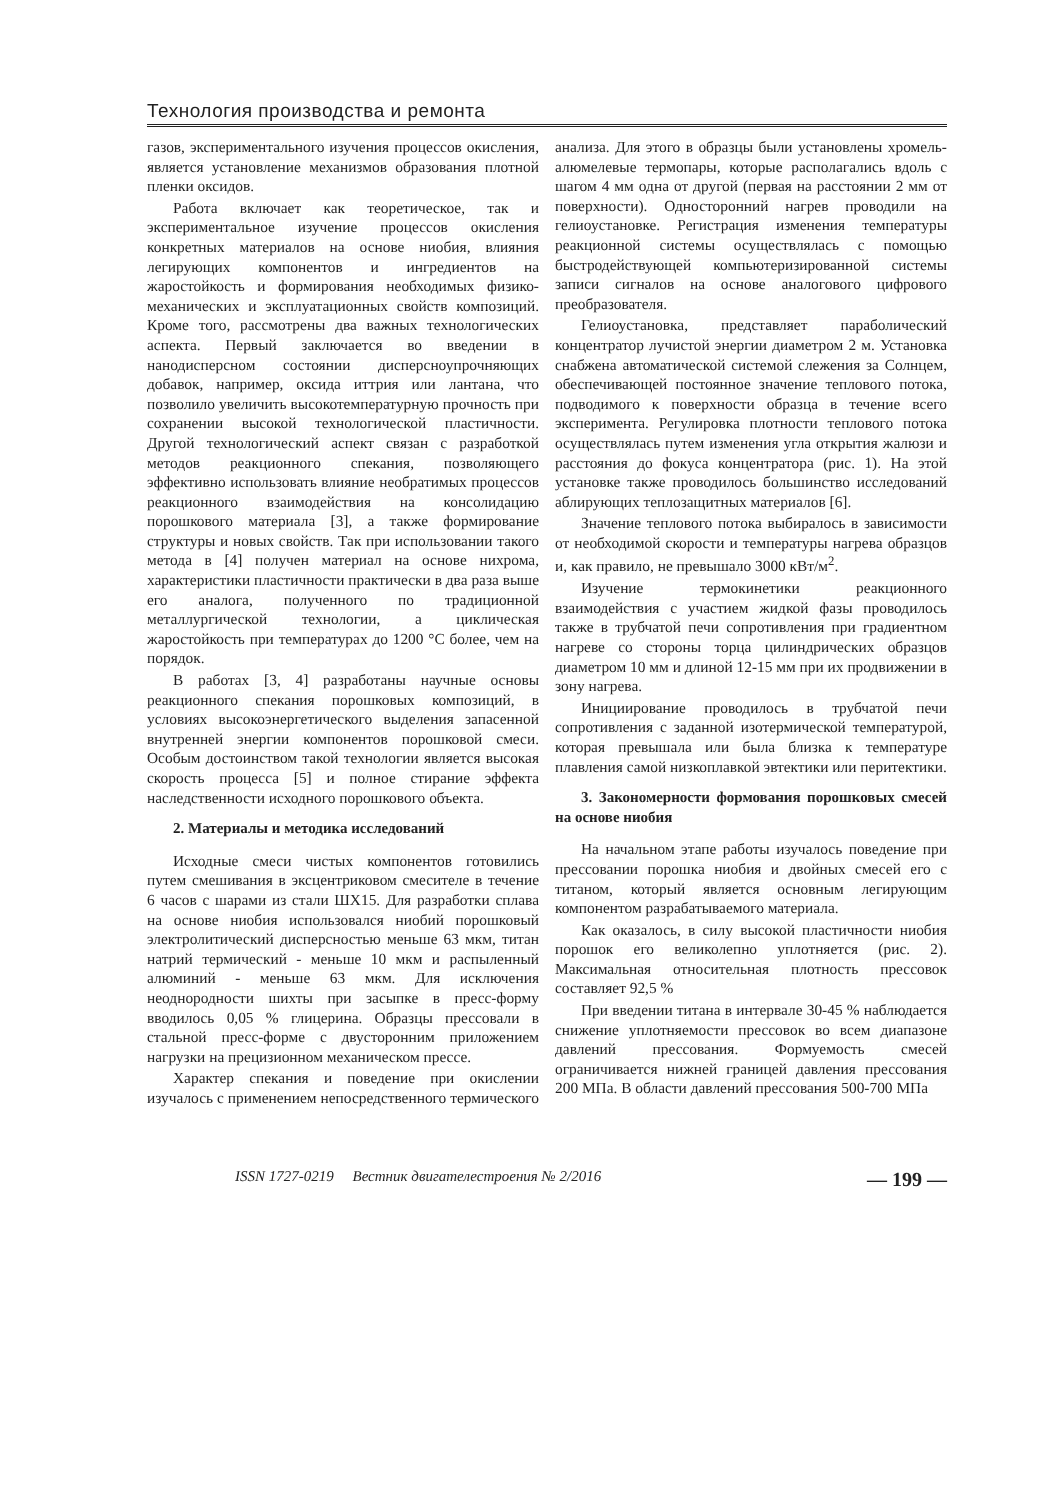Технология производства и ремонта
газов, экспериментального изучения процессов окисления, является установление механизмов образования плотной пленки оксидов.
Работа включает как теоретическое, так и экспериментальное изучение процессов окисления конкретных материалов на основе ниобия, влияния легирующих компонентов и ингредиентов на жаростойкость и формирования необходимых физико-механических и эксплуатационных свойств композиций. Кроме того, рассмотрены два важных технологических аспекта. Первый заключается во введении в нанодисперсном состоянии дисперсноупрочняющих добавок, например, оксида иттрия или лантана, что позволило увеличить высокотемпературную прочность при сохранении высокой технологической пластичности. Другой технологический аспект связан с разработкой методов реакционного спекания, позволяющего эффективно использовать влияние необратимых процессов реакционного взаимодействия на консолидацию порошкового материала [3], а также формирование структуры и новых свойств. Так при использовании такого метода в [4] получен материал на основе нихрома, характеристики пластичности практически в два раза выше его аналога, полученного по традиционной металлургической технологии, а циклическая жаростойкость при температурах до 1200 °С более, чем на порядок.
В работах [3, 4] разработаны научные основы реакционного спекания порошковых композиций, в условиях высокоэнергетического выделения запасенной внутренней энергии компонентов порошковой смеси. Особым достоинством такой технологии является высокая скорость процесса [5] и полное стирание эффекта наследственности исходного порошкового объекта.
2. Материалы и методика исследований
Исходные смеси чистых компонентов готовились путем смешивания в эксцентриковом смесителе в течение 6 часов с шарами из стали ШХ15. Для разработки сплава на основе ниобия использовался ниобий порошковый электролитический дисперсностью меньше 63 мкм, титан натрий термический - меньше 10 мкм и распыленный алюминий - меньше 63 мкм. Для исключения неоднородности шихты при засыпке в пресс-форму вводилось 0,05 % глицерина. Образцы прессовали в стальной пресс-форме с двусторонним приложением нагрузки на прецизионном механическом прессе.
Характер спекания и поведение при окислении изучалось с применением непосредственного термического анализа. Для этого в образцы были установлены хромель-алюмелевые термопары, которые располагались вдоль с шагом 4 мм одна от другой (первая на расстоянии 2 мм от поверхности). Односторонний нагрев проводили на гелиоустановке. Регистрация изменения температуры реакционной системы осуществлялась с помощью быстродействующей компьютеризированной системы записи сигналов на основе аналогового цифрового преобразователя.
Гелиоустановка, представляет параболический концентратор лучистой энергии диаметром 2 м. Установка снабжена автоматической системой слежения за Солнцем, обеспечивающей постоянное значение теплового потока, подводимого к поверхности образца в течение всего эксперимента. Регулировка плотности теплового потока осуществлялась путем изменения угла открытия жалюзи и расстояния до фокуса концентратора (рис. 1). На этой установке также проводилось большинство исследований аблирующих теплозащитных материалов [6].
Значение теплового потока выбиралось в зависимости от необходимой скорости и температуры нагрева образцов и, как правило, не превышало 3000 кВт/м<sup>2</sup>.
Изучение термокинетики реакционного взаимодействия с участием жидкой фазы проводилось также в трубчатой печи сопротивления при градиентном нагреве со стороны торца цилиндрических образцов диаметром 10 мм и длиной 12-15 мм при их продвижении в зону нагрева.
Инициирование проводилось в трубчатой печи сопротивления с заданной изотермической температурой, которая превышала или была близка к температуре плавления самой низкоплавкой эвтектики или перитектики.
3. Закономерности формования порошковых смесей на основе ниобия
На начальном этапе работы изучалось поведение при прессовании порошка ниобия и двойных смесей его с титаном, который является основным легирующим компонентом разрабатываемого материала.
Как оказалось, в силу высокой пластичности ниобия порошок его великолепно уплотняется (рис. 2). Максимальная относительная плотность прессовок составляет 92,5 %
При введении титана в интервале 30-45 % наблюдается снижение уплотняемости прессовок во всем диапазоне давлений прессования. Формуемость смесей ограничивается нижней границей давления прессования 200 МПа. В области давлений прессования 500-700 МПа
ISSN 1727-0219 Вестник двигателестроения № 2/2016 — 199 —